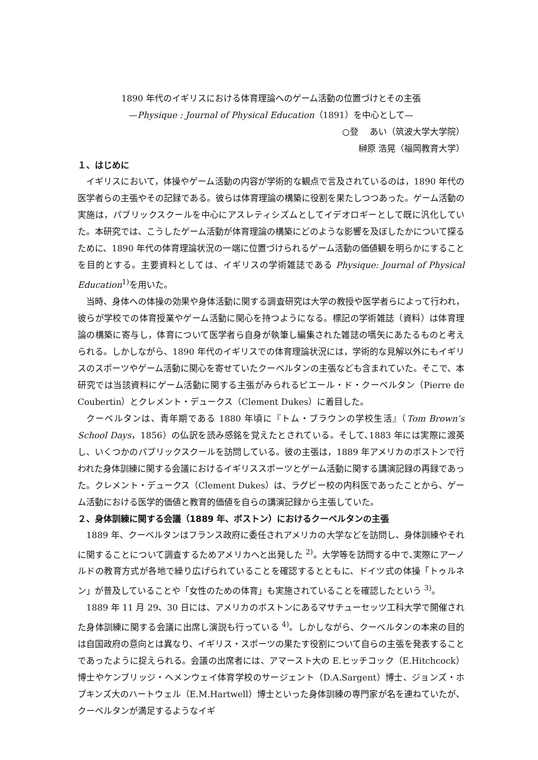1890 年代のイギリスにおける体育理論へのゲーム活動の位置づけとその主張
—Physique : Journal of Physical Education（1891）を中心として—
○登　 あい（筑波大学大学院）
榊原 浩晃（福岡教育大学）
１、はじめに
イギリスにおいて，体操やゲーム活動の内容が学術的な観点で言及されているのは，1890 年代の医学者らの主張やその記録である。彼らは体育理論の構築に役割を果たしつつあった。ゲーム活動の実施は，パブリックスクールを中心にアスレティシズムとしてイデオロギーとして既に汎化していた。本研究では、こうしたゲーム活動が体育理論の構築にどのような影響を及ぼしたかについて探るために、1890 年代の体育理論状況の一端に位置づけられるゲーム活動の価値観を明らかにすることを目的とする。主要資料としては、イギリスの学術雑誌である Physique: Journal of Physical Education<sup>1)</sup>を用いた。
当時、身体への体操の効果や身体活動に関する調査研究は大学の教授や医学者らによって行われ，彼らが学校での体育授業やゲーム活動に関心を持つようになる。標記の学術雑誌（資料）は体育理論の構築に寄与し，体育について医学者ら自身が執筆し編集された雑誌の嚆矢にあたるものと考えられる。しかしながら、1890 年代のイギリスでの体育理論状況には，学術的な見解以外にもイギリスのスポーツやゲーム活動に関心を寄せていたクーベルタンの主張なども含まれていた。そこで、本研究では当該資料にゲーム活動に関する主張がみられるピエール・ド・クーベルタン（Pierre de Coubertin）とクレメント・デュークス（Clement Dukes）に着目した。
クーベルタンは、青年期である 1880 年頃に『トム・ブラウンの学校生活』（Tom Brown’s School Days，1856）の仏訳を読み感銘を覚えたとされている。そして､1883 年には実際に渡英し、いくつかのパブリックスクールを訪問している。彼の主張は，1889 年アメリカのボストンで行われた身体訓練に関する会議におけるイギリススポーツとゲーム活動に関する講演記録の再録であった。クレメント・デュークス（Clement Dukes）は、ラグビー校の内科医であったことから、ゲーム活動における医学的価値と教育的価値を自らの講演記録から主張していた。
２、身体訓練に関する会議（1889 年、ボストン）におけるクーベルタンの主張
1889 年、クーベルタンはフランス政府に委任されアメリカの大学などを訪問し、身体訓練やそれに関することについて調査するためアメリカへと出発した <sup>2)</sup>。大学等を訪問する中で､実際にアーノルドの教育方式が各地で繰り広げられていることを確認するとともに、ドイツ式の体操「トゥルネン」が普及していることや「女性のための体育」も実施されていることを確認したという <sup>3)</sup>。
1889 年 11 月 29、30 日には、アメリカのボストンにあるマサチューセッツ工科大学で開催された身体訓練に関する会議に出席し演説も行っている <sup>4)</sup>。しかしながら、クーベルタンの本来の目的は自国政府の意向とは異なり、イギリス・スポーツの果たす役割について自らの主張を発表することであったように捉えられる。会議の出席者には、アマースト大の E.ヒッチコック（E.Hitchcock）博士やケンブリッジ・ヘメンウェイ体育学校のサージェント（D.A.Sargent）博士、ジョンズ・ホプキンズ大のハートウェル（E.M.Hartwell）博士といった身体訓練の専門家が名を連ねていたが、クーベルタンが満足するようなイギ